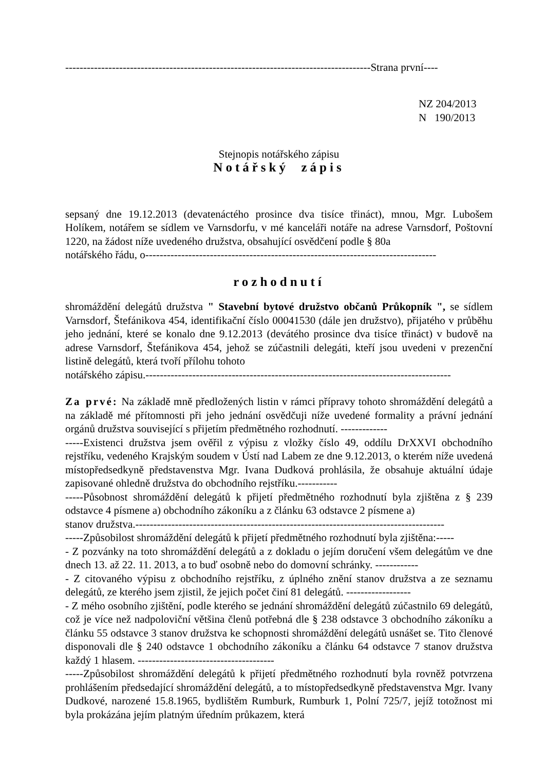-------------------------------------------------------------------------------------Strana první----
NZ 204/2013
N 190/2013
Stejnopis notářského zápisu
Notářský zápis
sepsaný dne 19.12.2013 (devatenáctého prosince dva tisíce třináct), mnou, Mgr. Lubošem Holíkem, notářem se sídlem ve Varnsdorfu, v mé kanceláři notáře na adrese Varnsdorf, Poštovní 1220, na žádost níže uvedeného družstva, obsahující osvědčení podle § 80a
notářského řádu, o---------------------------------------------------------------------------------
rozhodnutí
shromáždění delegátů družstva " Stavební bytové družstvo občanů Průkopník ", se sídlem Varnsdorf, Štefánikova 454, identifikační číslo 00041530 (dále jen družstvo), přijatého v průběhu jeho jednání, které se konalo dne 9.12.2013 (devátého prosince dva tisíce třináct) v budově na adrese Varnsdorf, Štefánikova 454, jehož se zúčastnili delegáti, kteří jsou uvedeni v prezenční listině delegátů, která tvoří přílohu tohoto
notářského zápisu.-------------------------------------------------------------------------------------
Za prvé: Na základě mně předložených listin v rámci přípravy tohoto shromáždění delegátů a na základě mé přítomnosti při jeho jednání osvědčuji níže uvedené formality a právní jednání orgánů družstva související s přijetím předmětného rozhodnutí. -------------
-----Existenci družstva jsem ověřil z výpisu z vložky číslo 49, oddílu DrXXVI obchodního rejstříku, vedeného Krajským soudem v Ústí nad Labem ze dne 9.12.2013, o kterém níže uvedená místopředsedkyně představenstva Mgr. Ivana Dudková prohlásila, že obsahuje aktuální údaje zapisované ohledně družstva do obchodního rejstříku.-----------
-----Působnost shromáždění delegátů k přijetí předmětného rozhodnutí byla zjištěna z § 239 odstavce 4 písmene a) obchodního zákoníku a z článku 63 odstavce 2 písmene a)
stanov družstva.--------------------------------------------------------------------------------------
-----Způsobilost shromáždění delegátů k přijetí předmětného rozhodnutí byla zjištěna:-----
- Z pozvánky na toto shromáždění delegátů a z dokladu o jejím doručení všem delegátům ve dne dnech 13. až 22. 11. 2013, a to buď osobně nebo do domovní schránky. ------------
- Z citovaného výpisu z obchodního rejstříku, z úplného znění stanov družstva a ze seznamu delegátů, ze kterého jsem zjistil, že jejich počet činí 81 delegátů. ------------------
- Z mého osobního zjištění, podle kterého se jednání shromáždění delegátů zúčastnilo 69 delegátů, což je více než nadpoloviční většina členů potřebná dle § 238 odstavce 3 obchodního zákoníku a článku 55 odstavce 3 stanov družstva ke schopnosti shromáždění delegátů usnášet se. Tito členové disponovali dle § 240 odstavce 1 obchodního zákoníku a článku 64 odstavce 7 stanov družstva každý 1 hlasem. --------------------------------------
-----Způsobilost shromáždění delegátů k přijetí předmětného rozhodnutí byla rovněž potvrzena prohlášením předsedající shromáždění delegátů, a to místopředsedkyně představenstva Mgr. Ivany Dudkové, narozené 15.8.1965, bydlištěm Rumburk, Rumburk 1, Polní 725/7, jejíž totožnost mi byla prokázána jejím platným úředním průkazem, která